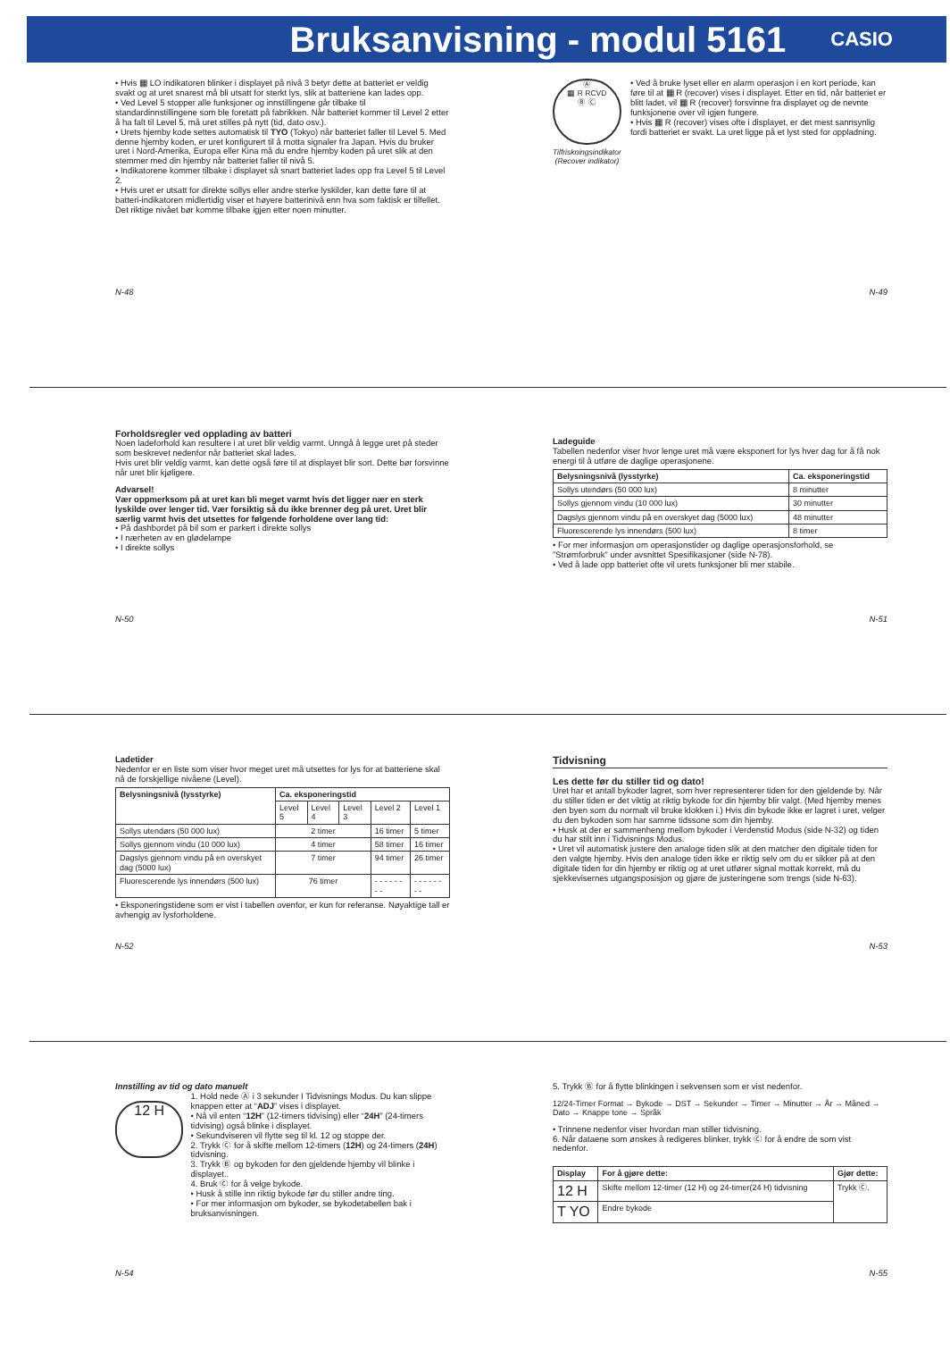Bruksanvisning - modul 5161
CASIO
• Hvis ▦ LO indikatoren blinker i displayet på nivå 3 betyr dette at batteriet er veldig svakt og at uret snarest må bli utsatt for sterkt lys, slik at batteriene kan lades opp.
• Ved Level 5 stopper alle funksjoner og innstillingene går tilbake til standardinnstillingene som ble foretatt på fabrikken. Når batteriet kommer til Level 2 etter å ha falt til Level 5, må uret stilles på nytt (tid, dato osv.).
• Urets hjemby kode settes automatisk til TYO (Tokyo) når batteriet faller til Level 5. Med denne hjemby koden, er uret konfigurert til å motta signaler fra Japan. Hvis du bruker uret i Nord-Amerika, Europa eller Kina må du endre hjemby koden på uret slik at den stemmer med din hjemby når batteriet faller til nivå 5.
• Indikatorene kommer tilbake i displayet så snart batteriet lades opp fra Level 5 til Level 2.
• Hvis uret er utsatt for direkte sollys eller andre sterke lyskilder, kan dette føre til at batteri-indikatoren midlertidig viser et høyere batterinivå enn hva som faktisk er tilfellet. Det riktige nivået bør komme tilbake igjen etter noen minutter.
N-48
Ⓐ
▦ R RCVD
Ⓑ Ⓒ
Tilfriskningsindikator (Recover indikator)
• Ved å bruke lyset eller en alarm operasjon i en kort periode, kan føre til at ▦ R (recover) vises i displayet. Etter en tid, når batteriet er blitt ladet, vil ▦ R (recover) forsvinne fra displayet og de nevnte funksjonene over vil igjen fungere.
• Hvis ▦ R (recover) vises ofte i displayet, er det mest sannsynlig fordi batteriet er svakt. La uret ligge på et lyst sted for oppladning.
N-49
Forholdsregler ved opplading av batteri
Noen ladeforhold kan resultere i at uret blir veldig varmt. Unngå å legge uret på steder som beskrevet nedenfor når batteriet skal lades.
Hvis uret blir veldig varmt, kan dette også føre til at displayet blir sort. Dette bør forsvinne når uret blir kjøligere.
Advarsel!
Vær oppmerksom på at uret kan bli meget varmt hvis det ligger nær en sterk lyskilde over lenger tid. Vær forsiktig så du ikke brenner deg på uret. Uret blir særlig varmt hvis det utsettes for følgende forholdene over lang tid:
• På dashbordet på bil som er parkert i direkte sollys
• I nærheten av en glødelampe
• I direkte sollys
N-50
Ladeguide
Tabellen nedenfor viser hvor lenge uret må være eksponert for lys hver dag for å få nok energi til å utføre de daglige operasjonene.
| Belysningsnivå (lysstyrke) | Ca. eksponeringstid |
| --- | --- |
| Sollys utendørs (50 000 lux) | 8 minutter |
| Sollys gjennom vindu (10 000 lux) | 30 minutter |
| Dagslys gjennom vindu på en overskyet dag (5000 lux) | 48 minutter |
| Fluorescerende lys innendørs (500 lux) | 8 timer |
• For mer informasjon om operasjonstider og daglige operasjonsforhold, se ”Strømforbruk” under avsnittet Spesifikasjoner (side N-78).
• Ved å lade opp batteriet ofte vil urets funksjoner bli mer stabile.
N-51
Ladetider
Nedenfor er en liste som viser hvor meget uret må utsettes for lys for at batteriene skal nå de forskjellige nivåene (Level).
| Belysningsnivå (lysstyrke) | Ca. eksponeringstid | | | | |
| --- | --- | --- | --- | --- | --- |
| | Level 5 | Level 4 | Level 3 | Level 2 | Level 1 |
| Sollys utendørs (50 000 lux) | 2 timer | | | 16 timer | 5 timer |
| Sollys gjennom vindu (10 000 lux) | 4 timer | | | 58 timer | 16 timer |
| Dagslys gjennom vindu på en overskyet dag (5000 lux) | 7 timer | | | 94 timer | 26 timer |
| Fluorescerende lys innendørs (500 lux) | 76 timer | | | - - - - - - - - | - - - - - - - - |
• Eksponeringstidene som er vist i tabellen ovenfor, er kun for referanse. Nøyaktige tall er avhengig av lysforholdene.
N-52
Tidvisning
Les dette før du stiller tid og dato!
Uret har et antall bykoder lagret, som hver representerer tiden for den gjeldende by. Når du stiller tiden er det viktig at riktig bykode for din hjemby blir valgt. (Med hjemby menes den byen som du normalt vil bruke klokken i.) Hvis din bykode ikke er lagret i uret, velger du den bykoden som har samme tidssone som din hjemby.
• Husk at der er sammenheng mellom bykoder i Verdenstid Modus (side N-32) og tiden du har stilt inn i Tidvisnings Modus.
• Uret vil automatisk justere den analoge tiden slik at den matcher den digitale tiden for den valgte hjemby. Hvis den analoge tiden ikke er riktig selv om du er sikker på at den digitale tiden for din hjemby er riktig og at uret utfører signal mottak korrekt, må du sjekkevisernes utgangsposisjon og gjøre de justeringene som trengs (side N-63).
N-53
Innstilling av tid og dato manuelt
12 H
1. Hold nede Ⓐ i 3 sekunder I Tidvisnings Modus. Du kan slippe knappen etter at “ADJ” vises i displayet.
• Nå vil enten “12H” (12-timers tidvising) eller “24H” (24-timers tidvising) også blinke i displayet.
• Sekundviseren vil flytte seg til kl. 12 og stoppe der.
2. Trykk Ⓒ for å skifte mellom 12-timers (12H) og 24-timers (24H) tidvisning.
3. Trykk Ⓑ og bykoden for den gjeldende hjemby vil blinke i displayet..
4. Bruk Ⓒ for å velge bykode.
• Husk å stille inn riktig bykode før du stiller andre ting.
• For mer informasjon om bykoder, se bykodetabellen bak i bruksanvisningen.
N-54
5. Trykk Ⓑ for å flytte blinkingen i sekvensen som er vist nedenfor.
12/24-Timer Format → Bykode → DST → Sekunder → Timer → Minutter → År → Måned → Dato → Knappe tone → Språk
• Trinnene nedenfor viser hvordan man stiller tidvisning.
6. Når dataene som ønskes å redigeres blinker, trykk Ⓒ for å endre de som vist nedenfor.
| Display | For å gjøre dette: | Gjør dette: |
| --- | --- | --- |
| 12 H | Skifte mellom 12-timer (12 H) og 24-timer(24 H) tidvisning | Trykk Ⓒ. |
| T YO | Endre bykode | |
N-55